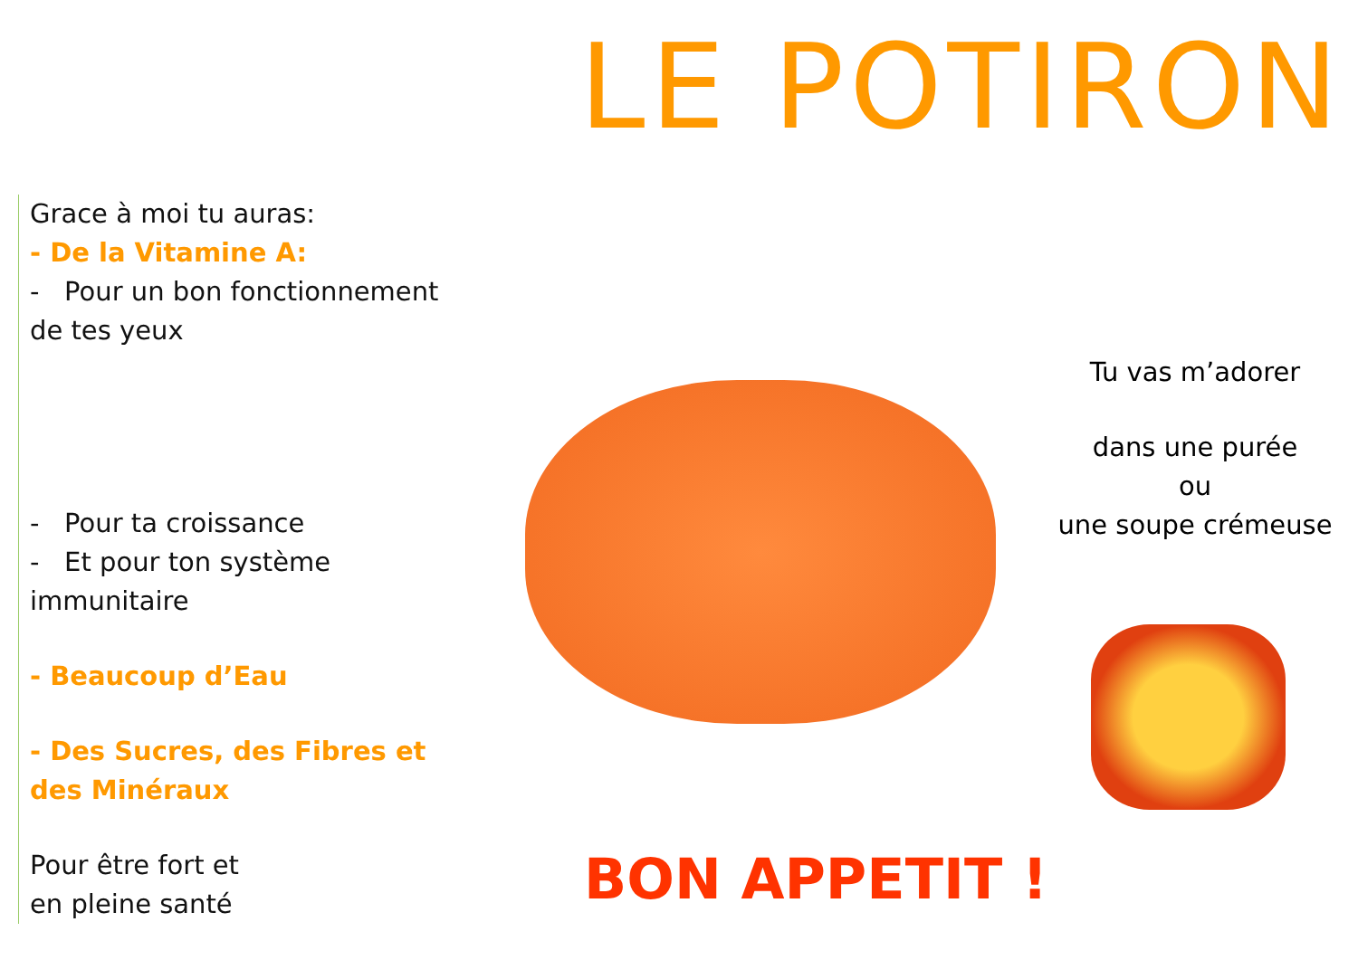LE POTIRON
Grace à moi tu auras:
- De la Vitamine A:
- Pour un bon fonctionnement de tes yeux
- Pour ta croissance
- Et pour ton système immunitaire
- Beaucoup d’Eau
- Des Sucres, des Fibres et des Minéraux
Pour être fort et
en pleine santé
Tu vas m’adorer
dans une purée
ou
une soupe crémeuse
BON APPETIT !